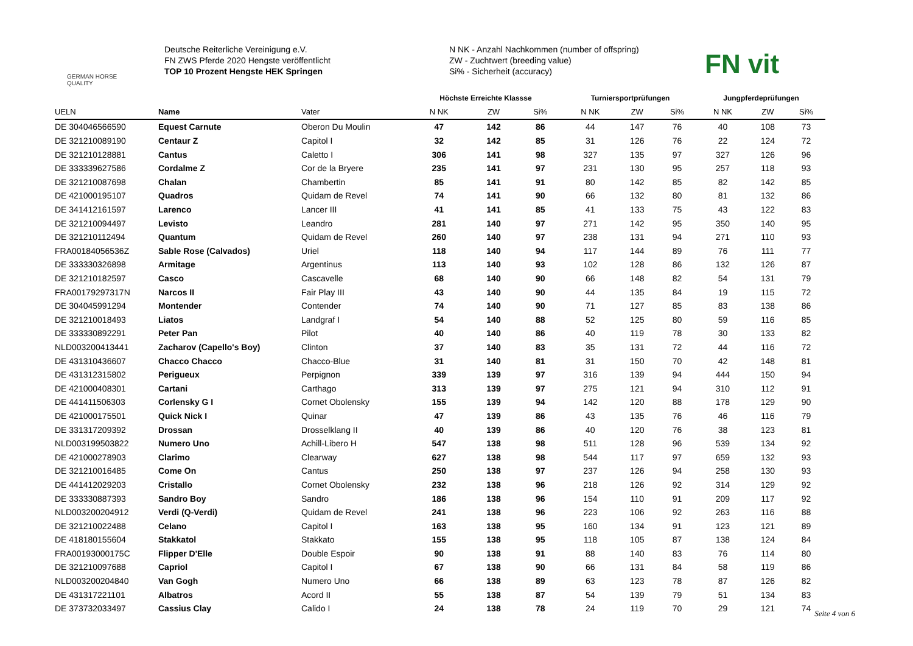GERMAN HORSE
QUALITY
Deutsche Reiterliche Vereinigung e.V.
FN ZWS Pferde 2020 Hengste veröffentlicht
TOP 10 Prozent Hengste HEK Springen
N NK - Anzahl Nachkommen (number of offspring)
ZW - Zuchtwert (breeding value)
Si% - Sicherheit (accuracy)
FN vit
| | | | Höchste Erreichte Klassse | | | Turniersportprüfungen | | | Jungpferdeprüfungen | | |
| --- | --- | --- | --- | --- | --- | --- | --- | --- | --- | --- | --- |
| UELN | Name | Vater | N NK | ZW | Si% | N NK | ZW | Si% | N NK | ZW | Si% |
| DE 304046566590 | Equest Carnute | Oberon Du Moulin | 47 | 142 | 86 | 44 | 147 | 76 | 40 | 108 | 73 |
| DE 321210089190 | Centaur Z | Capitol I | 32 | 142 | 85 | 31 | 126 | 76 | 22 | 124 | 72 |
| DE 321210128881 | Cantus | Caletto I | 306 | 141 | 98 | 327 | 135 | 97 | 327 | 126 | 96 |
| DE 333339627586 | Cordalme Z | Cor de la Bryere | 235 | 141 | 97 | 231 | 130 | 95 | 257 | 118 | 93 |
| DE 321210087698 | Chalan | Chambertin | 85 | 141 | 91 | 80 | 142 | 85 | 82 | 142 | 85 |
| DE 421000195107 | Quadros | Quidam de Revel | 74 | 141 | 90 | 66 | 132 | 80 | 81 | 132 | 86 |
| DE 341412161597 | Larenco | Lancer III | 41 | 141 | 85 | 41 | 133 | 75 | 43 | 122 | 83 |
| DE 321210094497 | Levisto | Leandro | 281 | 140 | 97 | 271 | 142 | 95 | 350 | 140 | 95 |
| DE 321210112494 | Quantum | Quidam de Revel | 260 | 140 | 97 | 238 | 131 | 94 | 271 | 110 | 93 |
| FRA00184056536Z | Sable Rose (Calvados) | Uriel | 118 | 140 | 94 | 117 | 144 | 89 | 76 | 111 | 77 |
| DE 333330326898 | Armitage | Argentinus | 113 | 140 | 93 | 102 | 128 | 86 | 132 | 126 | 87 |
| DE 321210182597 | Casco | Cascavelle | 68 | 140 | 90 | 66 | 148 | 82 | 54 | 131 | 79 |
| FRA00179297317N | Narcos II | Fair Play III | 43 | 140 | 90 | 44 | 135 | 84 | 19 | 115 | 72 |
| DE 304045991294 | Montender | Contender | 74 | 140 | 90 | 71 | 127 | 85 | 83 | 138 | 86 |
| DE 321210018493 | Liatos | Landgraf I | 54 | 140 | 88 | 52 | 125 | 80 | 59 | 116 | 85 |
| DE 333330892291 | Peter Pan | Pilot | 40 | 140 | 86 | 40 | 119 | 78 | 30 | 133 | 82 |
| NLD003200413441 | Zacharov (Capello's Boy) | Clinton | 37 | 140 | 83 | 35 | 131 | 72 | 44 | 116 | 72 |
| DE 431310436607 | Chacco Chacco | Chacco-Blue | 31 | 140 | 81 | 31 | 150 | 70 | 42 | 148 | 81 |
| DE 431312315802 | Perigueux | Perpignon | 339 | 139 | 97 | 316 | 139 | 94 | 444 | 150 | 94 |
| DE 421000408301 | Cartani | Carthago | 313 | 139 | 97 | 275 | 121 | 94 | 310 | 112 | 91 |
| DE 441411506303 | Corlensky G I | Cornet Obolensky | 155 | 139 | 94 | 142 | 120 | 88 | 178 | 129 | 90 |
| DE 421000175501 | Quick Nick I | Quinar | 47 | 139 | 86 | 43 | 135 | 76 | 46 | 116 | 79 |
| DE 331317209392 | Drossan | Drosselklang II | 40 | 139 | 86 | 40 | 120 | 76 | 38 | 123 | 81 |
| NLD003199503822 | Numero Uno | Achill-Libero H | 547 | 138 | 98 | 511 | 128 | 96 | 539 | 134 | 92 |
| DE 421000278903 | Clarimo | Clearway | 627 | 138 | 98 | 544 | 117 | 97 | 659 | 132 | 93 |
| DE 321210016485 | Come On | Cantus | 250 | 138 | 97 | 237 | 126 | 94 | 258 | 130 | 93 |
| DE 441412029203 | Cristallo | Cornet Obolensky | 232 | 138 | 96 | 218 | 126 | 92 | 314 | 129 | 92 |
| DE 333330887393 | Sandro Boy | Sandro | 186 | 138 | 96 | 154 | 110 | 91 | 209 | 117 | 92 |
| NLD003200204912 | Verdi (Q-Verdi) | Quidam de Revel | 241 | 138 | 96 | 223 | 106 | 92 | 263 | 116 | 88 |
| DE 321210022488 | Celano | Capitol I | 163 | 138 | 95 | 160 | 134 | 91 | 123 | 121 | 89 |
| DE 418180155604 | Stakkatol | Stakkato | 155 | 138 | 95 | 118 | 105 | 87 | 138 | 124 | 84 |
| FRA00193000175C | Flipper D'Elle | Double Espoir | 90 | 138 | 91 | 88 | 140 | 83 | 76 | 114 | 80 |
| DE 321210097688 | Capriol | Capitol I | 67 | 138 | 90 | 66 | 131 | 84 | 58 | 119 | 86 |
| NLD003200204840 | Van Gogh | Numero Uno | 66 | 138 | 89 | 63 | 123 | 78 | 87 | 126 | 82 |
| DE 431317221101 | Albatros | Acord II | 55 | 138 | 87 | 54 | 139 | 79 | 51 | 134 | 83 |
| DE 373732033497 | Cassius Clay | Calido I | 24 | 138 | 78 | 24 | 119 | 70 | 29 | 121 | 74 |
Seite 4 von 6